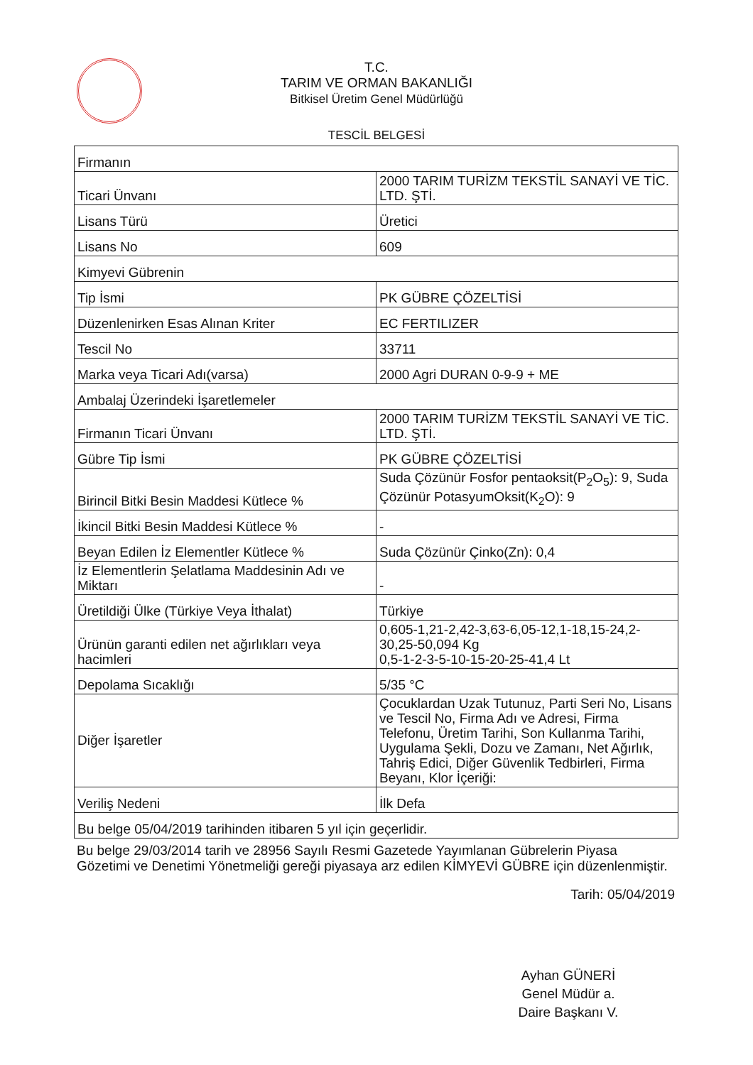T.C.
TARIM VE ORMAN BAKANLIĞI
Bitkisel Üretim Genel Müdürlüğü
TESCİL BELGESİ
| Firmanın | |
| Ticari Ünvanı | 2000 TARIM TURİZM TEKSTİL SANAYİ VE TİC. LTD. ŞTİ. |
| Lisans Türü | Üretici |
| Lisans No | 609 |
| Kimyevi Gübrenin | |
| Tip İsmi | PK GÜBRE ÇÖZELTİSİ |
| Düzenlenirken Esas Alınan Kriter | EC FERTILIZER |
| Tescil No | 33711 |
| Marka veya Ticari Adı(varsa) | 2000 Agri DURAN 0-9-9 + ME |
| Ambalaj Üzerindeki İşaretlemeler | |
| Firmanın Ticari Ünvanı | 2000 TARIM TURİZM TEKSTİL SANAYİ VE TİC. LTD. ŞTİ. |
| Gübre Tip İsmi | PK GÜBRE ÇÖZELTİSİ |
| Birincil Bitki Besin Maddesi Kütlece % | Suda Çözünür Fosfor pentaoksit(P<sub>2</sub>O<sub>5</sub>): 9, Suda Çözünür PotasyumOksit(K<sub>2</sub>O): 9 |
| İkincil Bitki Besin Maddesi Kütlece % | - |
| Beyan Edilen İz Elementler Kütlece % | Suda Çözünür Çinko(Zn): 0,4 |
| İz Elementlerin Şelatlama Maddesinin Adı ve Miktarı | - |
| Üretildiği Ülke (Türkiye Veya İthalat) | Türkiye |
| Ürünün garanti edilen net ağırlıkları veya hacimleri | 0,605-1,21-2,42-3,63-6,05-12,1-18,15-24,2-30,25-50,094 Kg 0,5-1-2-3-5-10-15-20-25-41,4 Lt |
| Depolama Sıcaklığı | 5/35 °C |
| Diğer İşaretler | Çocuklardan Uzak Tutunuz, Parti Seri No, Lisans ve Tescil No, Firma Adı ve Adresi, Firma Telefonu, Üretim Tarihi, Son Kullanma Tarihi, Uygulama Şekli, Dozu ve Zamanı, Net Ağırlık, Tahriş Edici, Diğer Güvenlik Tedbirleri, Firma Beyanı, Klor İçeriği: |
| Veriliş Nedeni | İlk Defa |
| Bu belge 05/04/2019 tarihinden itibaren 5 yıl için geçerlidir. | |
Bu belge 29/03/2014 tarih ve 28956 Sayılı Resmi Gazetede Yayımlanan Gübrelerin Piyasa Gözetimi ve Denetimi Yönetmeliği gereği piyasaya arz edilen KİMYEVİ GÜBRE için düzenlenmiştir.
Tarih: 05/04/2019
Ayhan GÜNERİ
Genel Müdür a.
Daire Başkanı V.